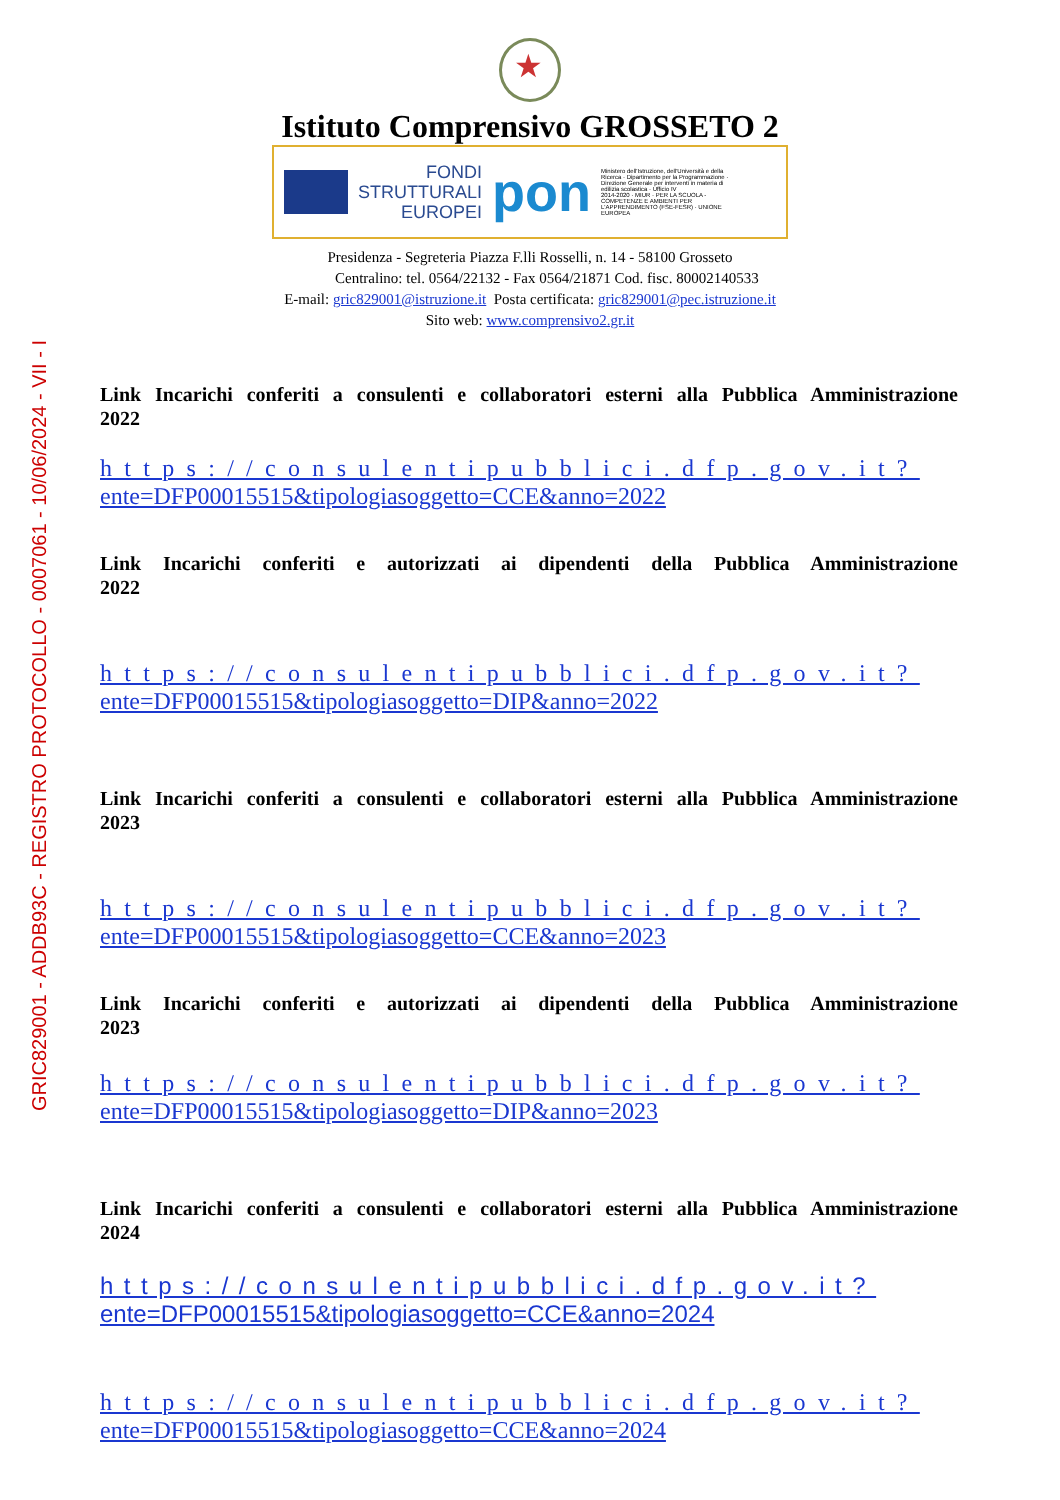GRIC829001 - ADDB93C - REGISTRO PROTOCOLLO - 0007061 - 10/06/2024 - VII - I
Istituto Comprensivo GROSSETO 2
FONDI
STRUTTURALI
EUROPEI
pon
Ministero dell'Istruzione, dell'Università e della Ricerca · Dipartimento per la Programmazione · Direzione Generale per interventi in materia di edilizia scolastica · Ufficio IV
2014-2020 · MIUR · PER LA SCUOLA - COMPETENZE E AMBIENTI PER L'APPRENDIMENTO (FSE-FESR) · UNIONE EUROPEA
Presidenza - Segreteria Piazza F.lli Rosselli, n. 14 - 58100 Grosseto
Centralino: tel. 0564/22132 - Fax 0564/21871 Cod. fisc. 80002140533
E-mail: gric829001@istruzione.it Posta certificata: gric829001@pec.istruzione.it
Sito web: www.comprensivo2.gr.it
Link Incarichi conferiti a consulenti e collaboratori esterni alla Pubblica Amministrazione
2022
https://consulentipubblici.dfp.gov.it?
ente=DFP00015515&tipologiasoggetto=CCE&anno=2022
Link Incarichi conferiti e autorizzati ai dipendenti della Pubblica Amministrazione
2022
https://consulentipubblici.dfp.gov.it?
ente=DFP00015515&tipologiasoggetto=DIP&anno=2022
Link Incarichi conferiti a consulenti e collaboratori esterni alla Pubblica Amministrazione
2023
https://consulentipubblici.dfp.gov.it?
ente=DFP00015515&tipologiasoggetto=CCE&anno=2023
Link Incarichi conferiti e autorizzati ai dipendenti della Pubblica Amministrazione
2023
https://consulentipubblici.dfp.gov.it?
ente=DFP00015515&tipologiasoggetto=DIP&anno=2023
Link Incarichi conferiti a consulenti e collaboratori esterni alla Pubblica Amministrazione
2024
https://consulentipubblici.dfp.gov.it?
ente=DFP00015515&tipologiasoggetto=CCE&anno=2024
https://consulentipubblici.dfp.gov.it?
ente=DFP00015515&tipologiasoggetto=CCE&anno=2024